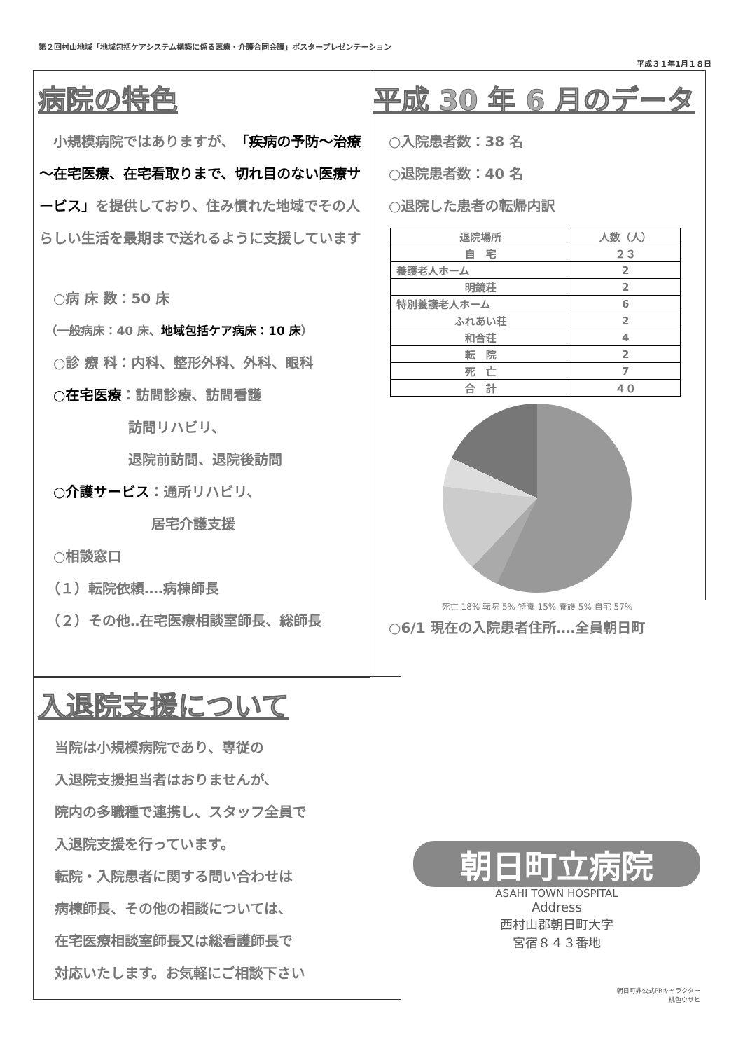第２回村山地域「地域包括ケアシステム構築に係る医療・介護合同会議」ポスタープレゼンテーション
平成３１年1月１８日
病院の特色
　小規模病院ではありますが、「疾病の予防～治療～在宅医療、在宅看取りまで、切れ目のない医療サービス」を提供しており、住み慣れた地域でその人らしい生活を最期まで送れるように支援しています
　○病 床 数：50 床
　（一般病床：40 床、地域包括ケア病床：10 床）
　○診 療 科：内科、整形外科、外科、眼科
　○在宅医療：訪問診療、訪問看護
　　　　　　 訪問リハビリ、
　　　　　　 退院前訪問、退院後訪問
　○介護サービス：通所リハビリ、
　　　　　　　　居宅介護支援
　○相談窓口
　（１）転院依頼‥‥病棟師長
　（２）その他‥在宅医療相談室師長、総師長
平成 30 年 6 月のデータ
　○入院患者数：38 名
　○退院患者数：40 名
　○退院した患者の転帰内訳
| 退院場所 | 人数（人） |
| --- | --- |
| 自 宅 | ２３ |
| 養護老人ホーム | 2 |
| 明鏡荘 | 2 |
| 特別養護老人ホーム | 6 |
| ふれあい荘 | 2 |
| 和合荘 | 4 |
| 転 院 | 2 |
| 死 亡 | 7 |
| 合 計 | ４０ |
死亡 18% 転院 5% 特養 15% 養護 5% 自宅 57%
　○6/1 現在の入院患者住所‥‥全員朝日町
入退院支援について
当院は小規模病院であり、専従の
入退院支援担当者はおりませんが、
院内の多職種で連携し、スタッフ全員で
入退院支援を行っています。
転院・入院患者に関する問い合わせは
病棟師長、その他の相談については、
在宅医療相談室師長又は総看護師長で
対応いたします。お気軽にご相談下さい
朝日町立病院
ASAHI TOWN HOSPITAL
Address
西村山郡朝日町大字
宮宿８４３番地
朝日町非公式PRキャラクター
桃色ウサヒ